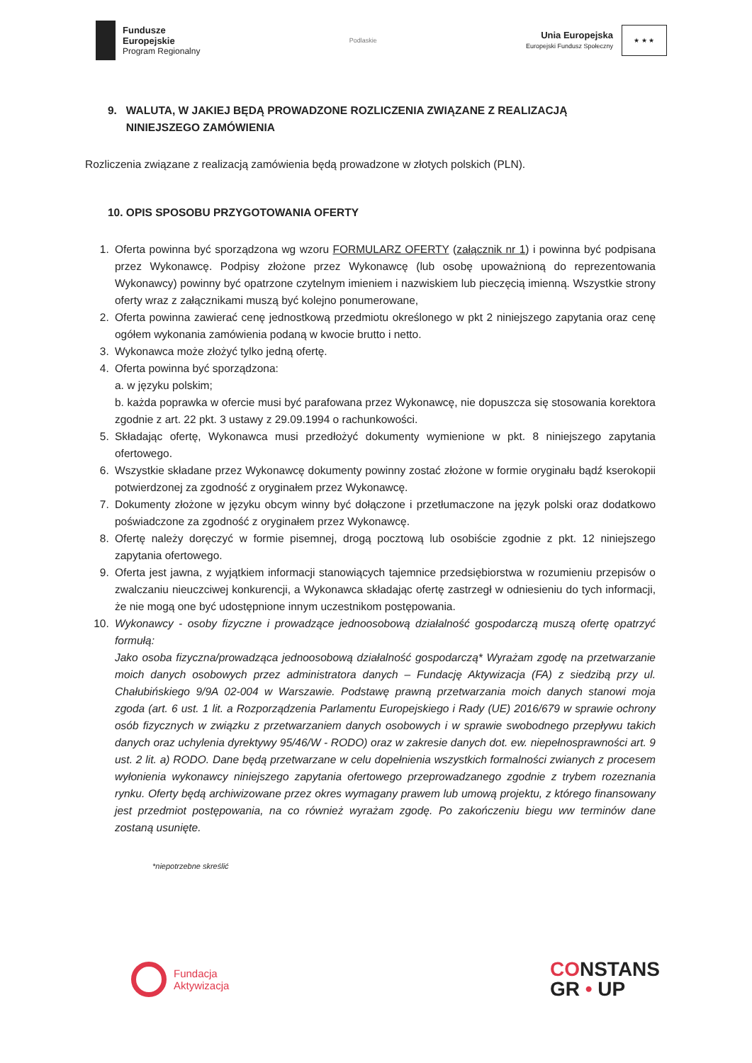Fundusze
Europejskie
Program Regionalny
Podlaskie
Unia Europejska
Europejski Fundusz Społeczny
★ ★ ★
9. WALUTA, W JAKIEJ BĘDĄ PROWADZONE ROZLICZENIA ZWIĄZANE Z REALIZACJĄ
NINIEJSZEGO ZAMÓWIENIA
Rozliczenia związane z realizacją zamówienia będą prowadzone w złotych polskich (PLN).
10. OPIS SPOSOBU PRZYGOTOWANIA OFERTY
1. Oferta powinna być sporządzona wg wzoru FORMULARZ OFERTY (załącznik nr 1) i powinna być podpisana przez Wykonawcę. Podpisy złożone przez Wykonawcę (lub osobę upoważnioną do reprezentowania Wykonawcy) powinny być opatrzone czytelnym imieniem i nazwiskiem lub pieczęcią imienną. Wszystkie strony oferty wraz z załącznikami muszą być kolejno ponumerowane,
2. Oferta powinna zawierać cenę jednostkową przedmiotu określonego w pkt 2 niniejszego zapytania oraz cenę ogółem wykonania zamówienia podaną w kwocie brutto i netto.
3. Wykonawca może złożyć tylko jedną ofertę.
4. Oferta powinna być sporządzona:
a. w języku polskim;
b. każda poprawka w ofercie musi być parafowana przez Wykonawcę, nie dopuszcza się stosowania korektora zgodnie z art. 22 pkt. 3 ustawy z 29.09.1994 o rachunkowości.
5. Składając ofertę, Wykonawca musi przedłożyć dokumenty wymienione w pkt. 8 niniejszego zapytania ofertowego.
6. Wszystkie składane przez Wykonawcę dokumenty powinny zostać złożone w formie oryginału bądź kserokopii potwierdzonej za zgodność z oryginałem przez Wykonawcę.
7. Dokumenty złożone w języku obcym winny być dołączone i przetłumaczone na język polski oraz dodatkowo poświadczone za zgodność z oryginałem przez Wykonawcę.
8. Ofertę należy doręczyć w formie pisemnej, drogą pocztową lub osobiście zgodnie z pkt. 12 niniejszego zapytania ofertowego.
9. Oferta jest jawna, z wyjątkiem informacji stanowiących tajemnice przedsiębiorstwa w rozumieniu przepisów o zwalczaniu nieuczciwej konkurencji, a Wykonawca składając ofertę zastrzegł w odniesieniu do tych informacji, że nie mogą one być udostępnione innym uczestnikom postępowania.
10. Wykonawcy - osoby fizyczne i prowadzące jednoosobową działalność gospodarczą muszą ofertę opatrzyć formułą:
Jako osoba fizyczna/prowadząca jednoosobową działalność gospodarczą* Wyrażam zgodę na przetwarzanie moich danych osobowych przez administratora danych – Fundację Aktywizacja (FA) z siedzibą przy ul. Chałubińskiego 9/9A 02-004 w Warszawie. Podstawę prawną przetwarzania moich danych stanowi moja zgoda (art. 6 ust. 1 lit. a Rozporządzenia Parlamentu Europejskiego i Rady (UE) 2016/679 w sprawie ochrony osób fizycznych w związku z przetwarzaniem danych osobowych i w sprawie swobodnego przepływu takich danych oraz uchylenia dyrektywy 95/46/W - RODO) oraz w zakresie danych dot. ew. niepełnosprawności art. 9 ust. 2 lit. a) RODO. Dane będą przetwarzane w celu dopełnienia wszystkich formalności zwianych z procesem wyłonienia wykonawcy niniejszego zapytania ofertowego przeprowadzanego zgodnie z trybem rozeznania rynku. Oferty będą archiwizowane przez okres wymagany prawem lub umową projektu, z którego finansowany jest przedmiot postępowania, na co również wyrażam zgodę. Po zakończeniu biegu ww terminów dane zostaną usunięte.
*niepotrzebne skreślić
Fundacja
Aktywizacja
CONSTANS
GR • UP